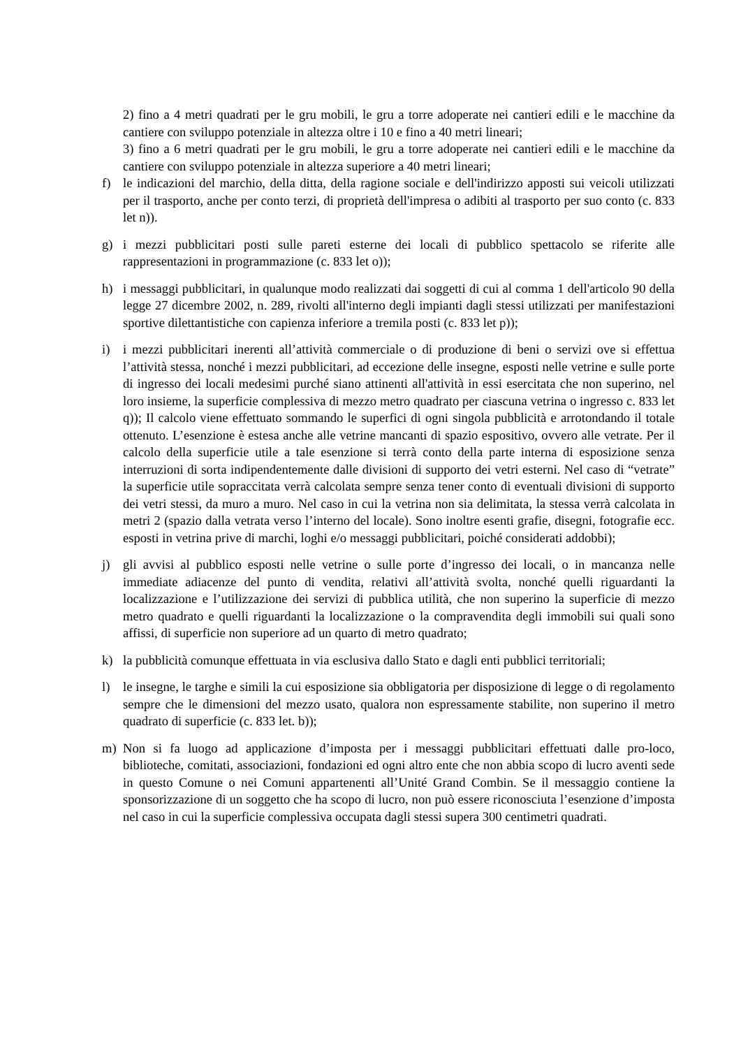2) fino a 4 metri quadrati per le gru mobili, le gru a torre adoperate nei cantieri edili e le macchine da cantiere con sviluppo potenziale in altezza oltre i 10 e fino a 40 metri lineari;
3) fino a 6 metri quadrati per le gru mobili, le gru a torre adoperate nei cantieri edili e le macchine da cantiere con sviluppo potenziale in altezza superiore a 40 metri lineari;
f) le indicazioni del marchio, della ditta, della ragione sociale e dell'indirizzo apposti sui veicoli utilizzati per il trasporto, anche per conto terzi, di proprietà dell'impresa o adibiti al trasporto per suo conto (c. 833 let n)).
g) i mezzi pubblicitari posti sulle pareti esterne dei locali di pubblico spettacolo se riferite alle rappresentazioni in programmazione (c. 833 let o));
h) i messaggi pubblicitari, in qualunque modo realizzati dai soggetti di cui al comma 1 dell'articolo 90 della legge 27 dicembre 2002, n. 289, rivolti all'interno degli impianti dagli stessi utilizzati per manifestazioni sportive dilettantistiche con capienza inferiore a tremila posti (c. 833 let p));
i) i mezzi pubblicitari inerenti all’attività commerciale o di produzione di beni o servizi ove si effettua l’attività stessa, nonché i mezzi pubblicitari, ad eccezione delle insegne, esposti nelle vetrine e sulle porte di ingresso dei locali medesimi purché siano attinenti all'attività in essi esercitata che non superino, nel loro insieme, la superficie complessiva di mezzo metro quadrato per ciascuna vetrina o ingresso c. 833 let q)); Il calcolo viene effettuato sommando le superfici di ogni singola pubblicità e arrotondando il totale ottenuto. L’esenzione è estesa anche alle vetrine mancanti di spazio espositivo, ovvero alle vetrate. Per il calcolo della superficie utile a tale esenzione si terrà conto della parte interna di esposizione senza interruzioni di sorta indipendentemente dalle divisioni di supporto dei vetri esterni. Nel caso di “vetrate” la superficie utile sopraccitata verrà calcolata sempre senza tener conto di eventuali divisioni di supporto dei vetri stessi, da muro a muro. Nel caso in cui la vetrina non sia delimitata, la stessa verrà calcolata in metri 2 (spazio dalla vetrata verso l’interno del locale). Sono inoltre esenti grafie, disegni, fotografie ecc. esposti in vetrina prive di marchi, loghi e/o messaggi pubblicitari, poiché considerati addobbi);
j) gli avvisi al pubblico esposti nelle vetrine o sulle porte d’ingresso dei locali, o in mancanza nelle immediate adiacenze del punto di vendita, relativi all’attività svolta, nonché quelli riguardanti la localizzazione e l’utilizzazione dei servizi di pubblica utilità, che non superino la superficie di mezzo metro quadrato e quelli riguardanti la localizzazione o la compravendita degli immobili sui quali sono affissi, di superficie non superiore ad un quarto di metro quadrato;
k) la pubblicità comunque effettuata in via esclusiva dallo Stato e dagli enti pubblici territoriali;
l) le insegne, le targhe e simili la cui esposizione sia obbligatoria per disposizione di legge o di regolamento sempre che le dimensioni del mezzo usato, qualora non espressamente stabilite, non superino il metro quadrato di superficie (c. 833 let. b));
m) Non si fa luogo ad applicazione d’imposta per i messaggi pubblicitari effettuati dalle pro-loco, biblioteche, comitati, associazioni, fondazioni ed ogni altro ente che non abbia scopo di lucro aventi sede in questo Comune o nei Comuni appartenenti all’Unité Grand Combin. Se il messaggio contiene la sponsorizzazione di un soggetto che ha scopo di lucro, non può essere riconosciuta l’esenzione d’imposta nel caso in cui la superficie complessiva occupata dagli stessi supera 300 centimetri quadrati.